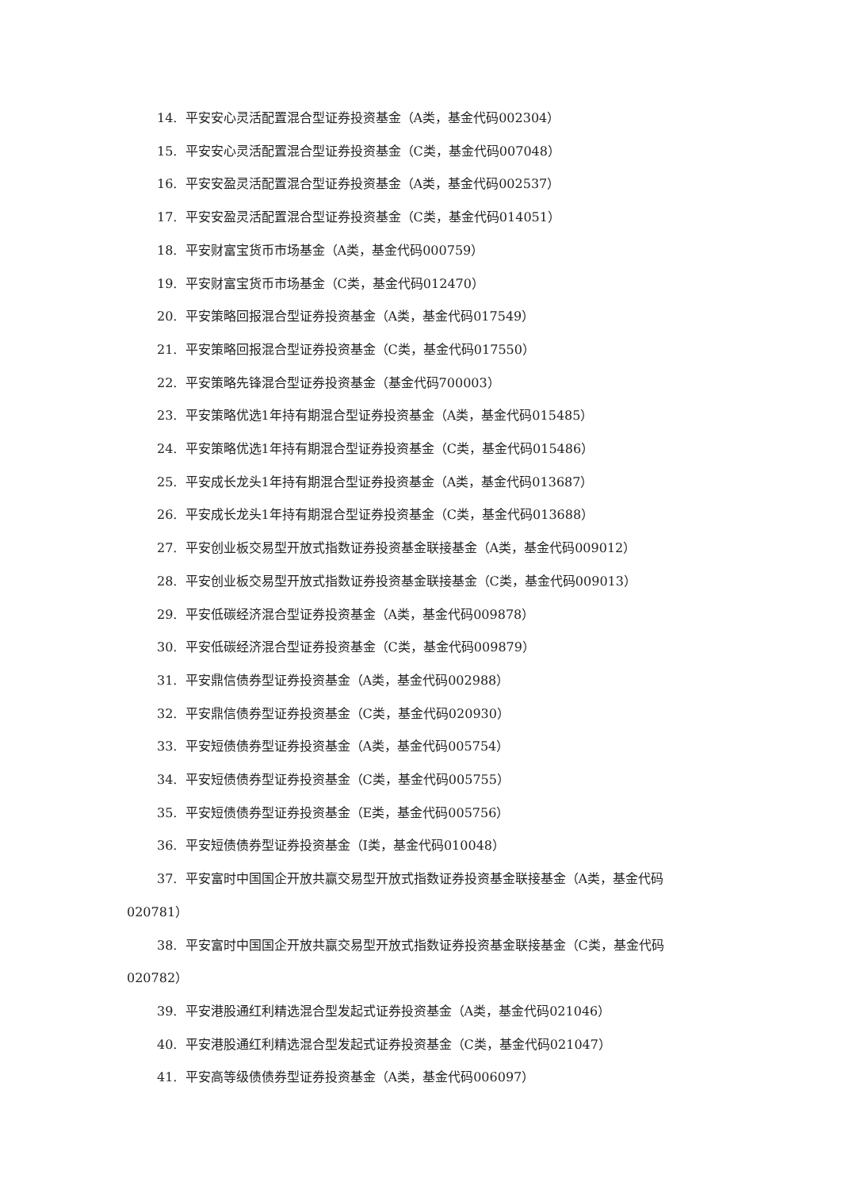14. 平安安心灵活配置混合型证券投资基金（A类，基金代码002304）
15. 平安安心灵活配置混合型证券投资基金（C类，基金代码007048）
16. 平安安盈灵活配置混合型证券投资基金（A类，基金代码002537）
17. 平安安盈灵活配置混合型证券投资基金（C类，基金代码014051）
18. 平安财富宝货币市场基金（A类，基金代码000759）
19. 平安财富宝货币市场基金（C类，基金代码012470）
20. 平安策略回报混合型证券投资基金（A类，基金代码017549）
21. 平安策略回报混合型证券投资基金（C类，基金代码017550）
22. 平安策略先锋混合型证券投资基金（基金代码700003）
23. 平安策略优选1年持有期混合型证券投资基金（A类，基金代码015485）
24. 平安策略优选1年持有期混合型证券投资基金（C类，基金代码015486）
25. 平安成长龙头1年持有期混合型证券投资基金（A类，基金代码013687）
26. 平安成长龙头1年持有期混合型证券投资基金（C类，基金代码013688）
27. 平安创业板交易型开放式指数证券投资基金联接基金（A类，基金代码009012）
28. 平安创业板交易型开放式指数证券投资基金联接基金（C类，基金代码009013）
29. 平安低碳经济混合型证券投资基金（A类，基金代码009878）
30. 平安低碳经济混合型证券投资基金（C类，基金代码009879）
31. 平安鼎信债券型证券投资基金（A类，基金代码002988）
32. 平安鼎信债券型证券投资基金（C类，基金代码020930）
33. 平安短债债券型证券投资基金（A类，基金代码005754）
34. 平安短债债券型证券投资基金（C类，基金代码005755）
35. 平安短债债券型证券投资基金（E类，基金代码005756）
36. 平安短债债券型证券投资基金（I类，基金代码010048）
37. 平安富时中国国企开放共赢交易型开放式指数证券投资基金联接基金（A类，基金代码020781）
38. 平安富时中国国企开放共赢交易型开放式指数证券投资基金联接基金（C类，基金代码020782）
39. 平安港股通红利精选混合型发起式证券投资基金（A类，基金代码021046）
40. 平安港股通红利精选混合型发起式证券投资基金（C类，基金代码021047）
41. 平安高等级债债券型证券投资基金（A类，基金代码006097）